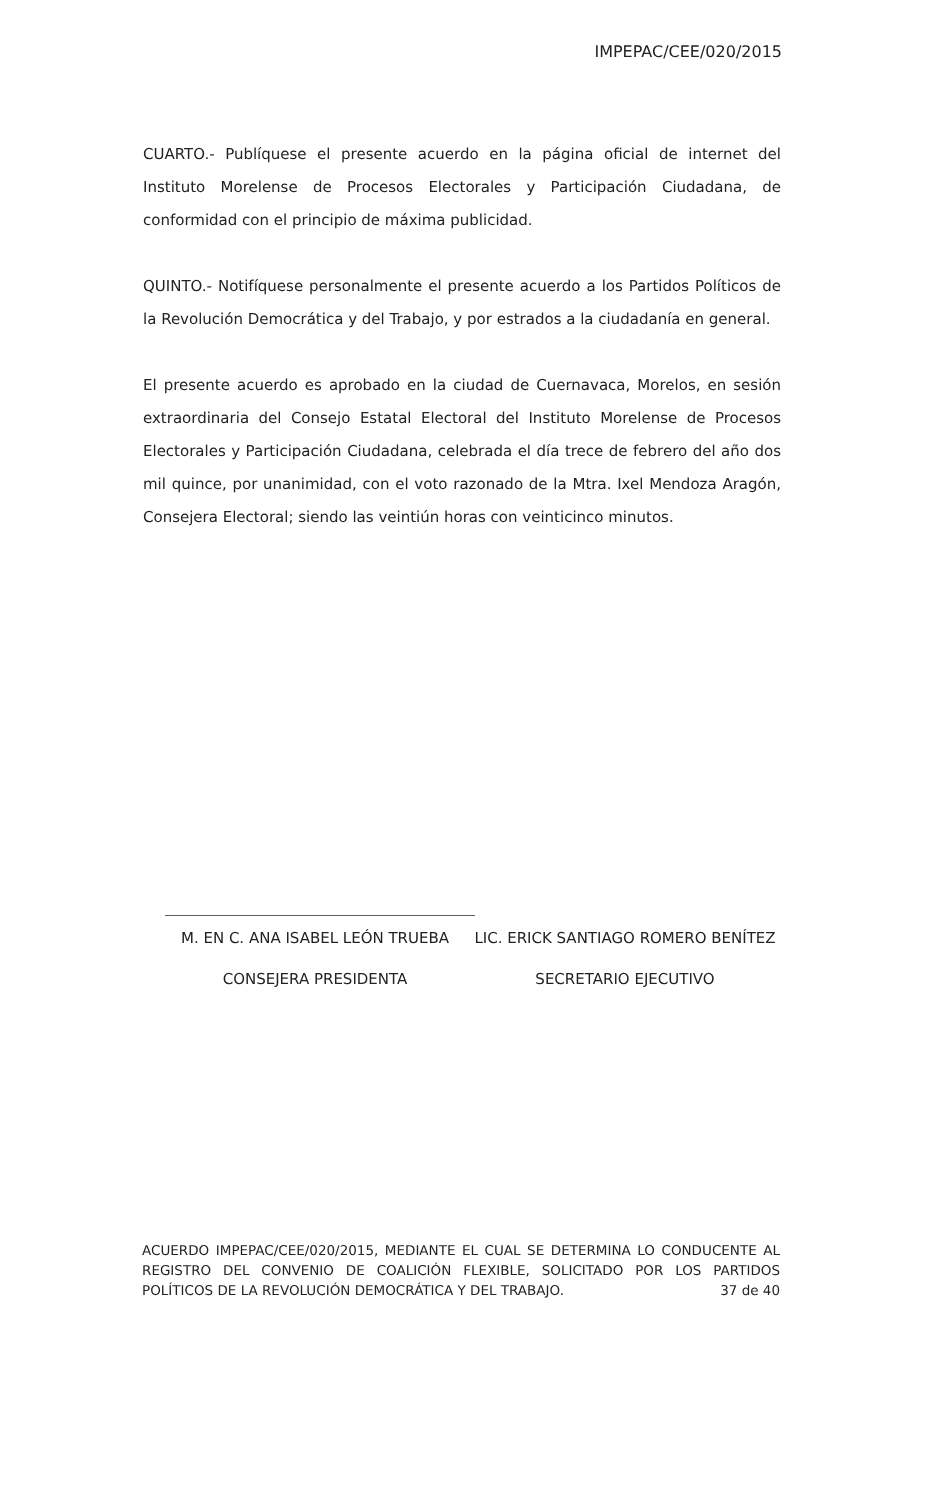IMPEPAC/CEE/020/2015
CUARTO.- Publíquese el presente acuerdo en la página oficial de internet del Instituto Morelense de Procesos Electorales y Participación Ciudadana, de conformidad con el principio de máxima publicidad.
QUINTO.- Notifíquese personalmente el presente acuerdo a los Partidos Políticos de la Revolución Democrática y del Trabajo, y por estrados a la ciudadanía en general.
El presente acuerdo es aprobado en la ciudad de Cuernavaca, Morelos, en sesión extraordinaria del Consejo Estatal Electoral del Instituto Morelense de Procesos Electorales y Participación Ciudadana, celebrada el día trece de febrero del año dos mil quince, por unanimidad, con el voto razonado de la Mtra. Ixel Mendoza Aragón, Consejera Electoral; siendo las veintiún horas con veinticinco minutos.
M. EN C. ANA ISABEL LEÓN TRUEBA
CONSEJERA PRESIDENTA
LIC. ERICK SANTIAGO ROMERO BENÍTEZ
SECRETARIO EJECUTIVO
ACUERDO IMPEPAC/CEE/020/2015, MEDIANTE EL CUAL SE DETERMINA LO CONDUCENTE AL REGISTRO DEL CONVENIO DE COALICIÓN FLEXIBLE, SOLICITADO POR LOS PARTIDOS POLÍTICOS DE LA REVOLUCIÓN DEMOCRÁTICA Y DEL TRABAJO. 37 de 40